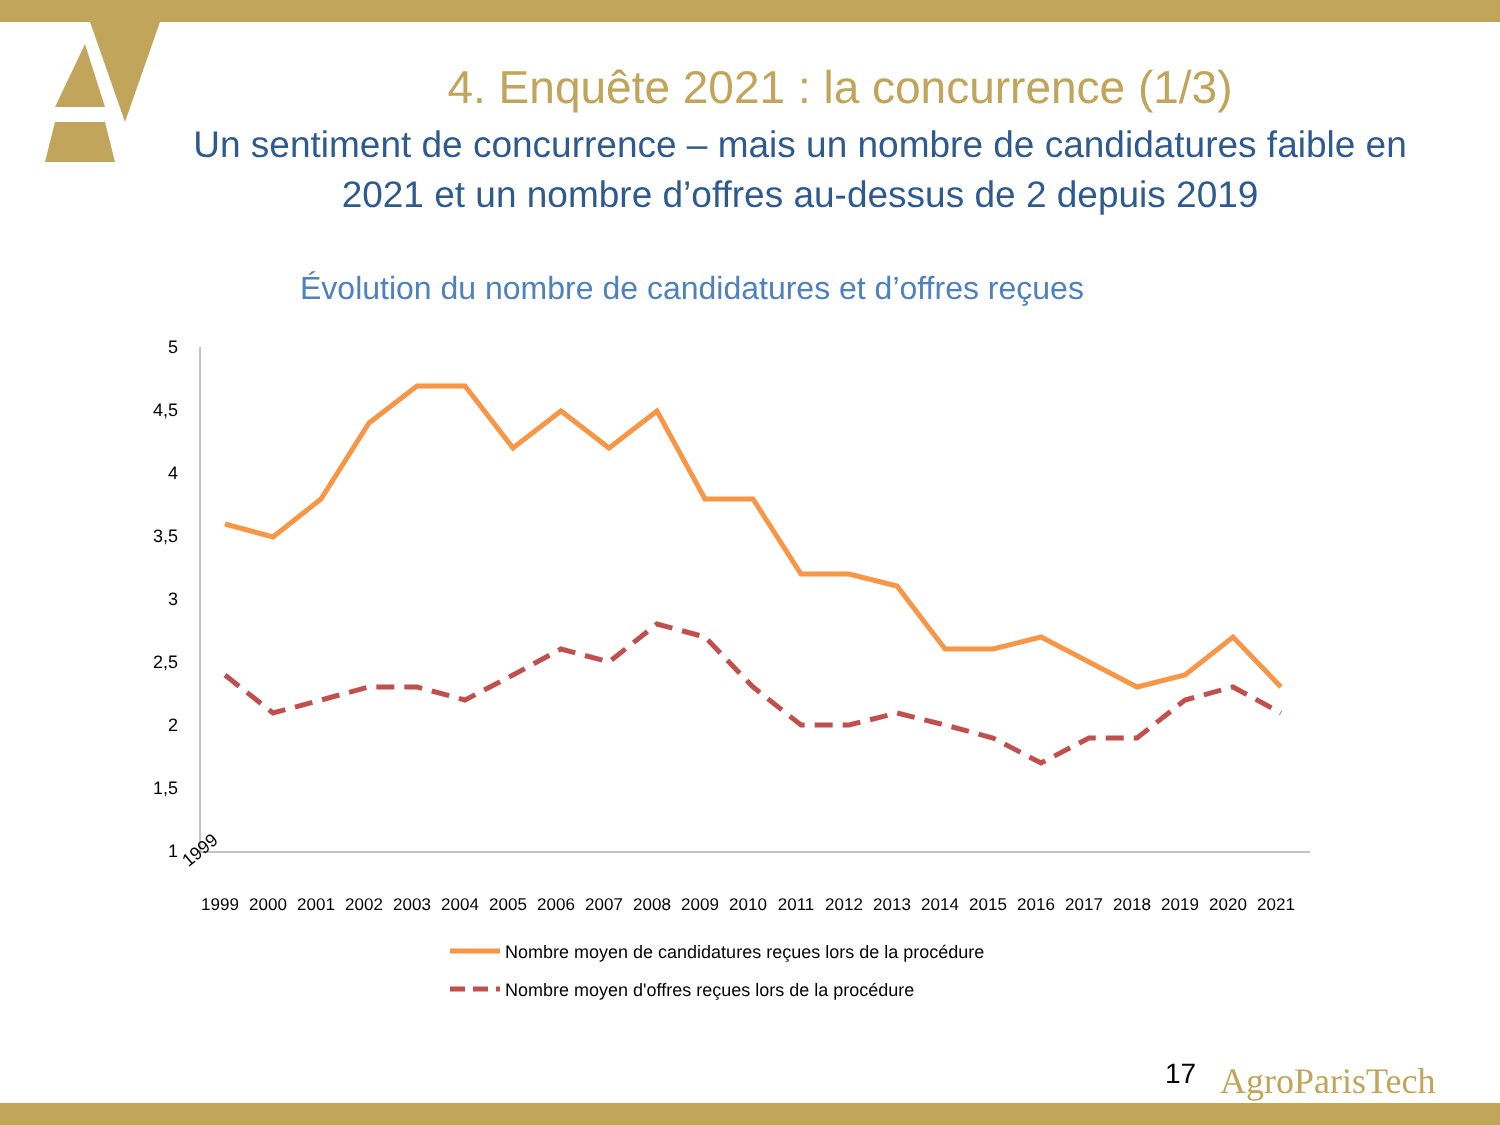4. Enquête 2021 : la concurrence (1/3)
Un sentiment de concurrence – mais un nombre de candidatures faible en 2021 et un nombre d’offres au-dessus de 2 depuis 2019
Évolution du nombre de candidatures et d’offres reçues
5
4,5
4
3,5
3
2,5
2
1,5
1
1999
1999
2000
2001
2002
2003
2004
2005
2006
2007
2008
2009
2010
2011
2012
2013
2014
2015
2016
2017
2018
2019
2020
2021
Nombre moyen de candidatures reçues lors de la procédure
Nombre moyen d'offres reçues lors de la procédure
17 AgroParisTech